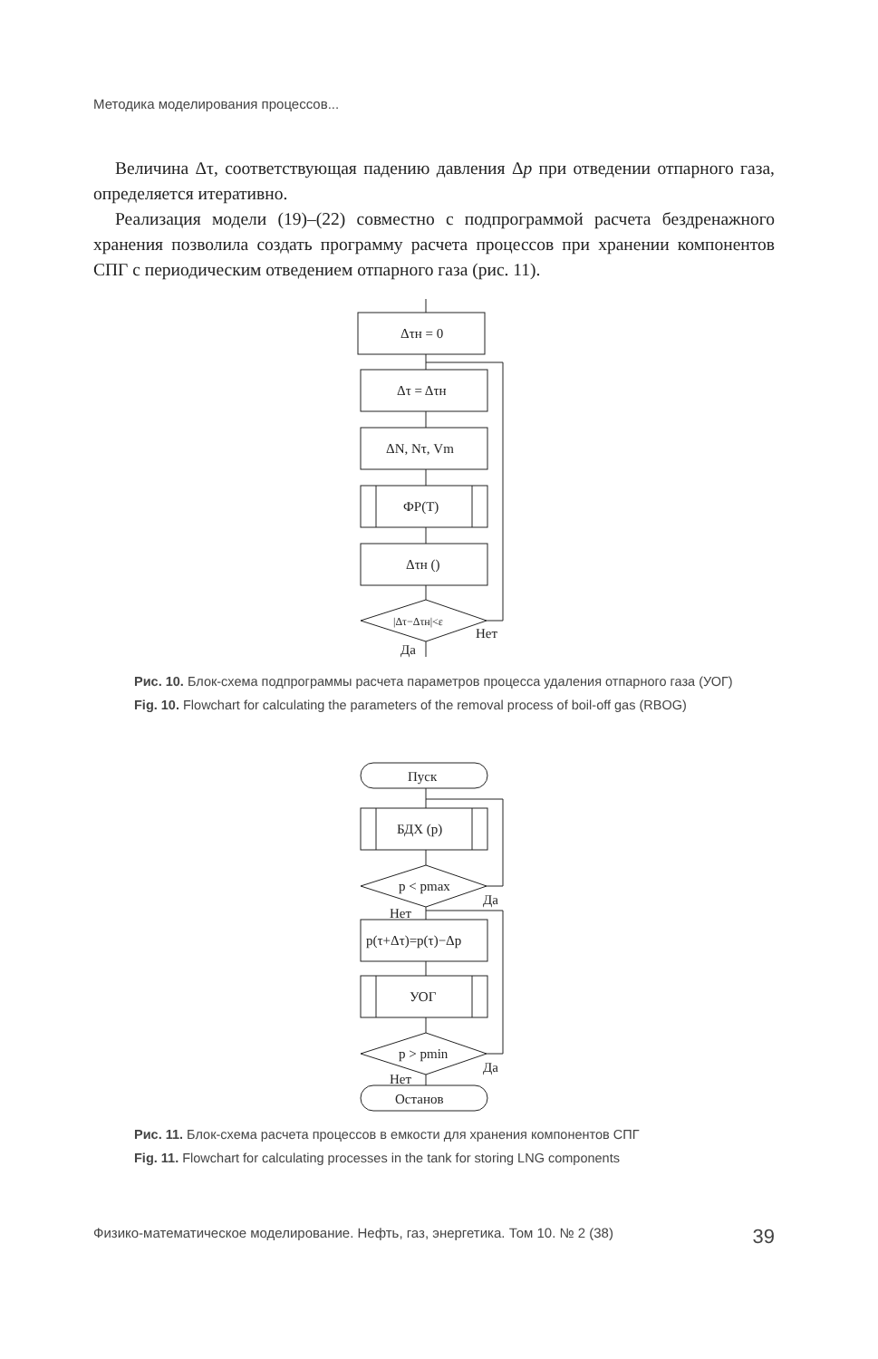Методика моделирования процессов...
Величина Δτ, соответствующая падению давления Δp при отведении отпарного газа, определяется итеративно.
Реализация модели (19)–(22) совместно с подпрограммой расчета бездренажного хранения позволила создать программу расчета процессов при хранении компонентов СПГ с периодическим отведением отпарного газа (рис. 11).
Δτн = 0
Δτ = Δτн
ΔN, Nτ, Vm
ФР(T)
Δτн ()
|Δτ−Δτн|<ε
Нет
Да
Рис. 10. Блок-схема подпрограммы расчета параметров процесса удаления отпарного газа (УОГ)
Fig. 10. Flowchart for calculating the parameters of the removal process of boil-off gas (RBOG)
Пуск
БДХ (p)
p < pmax
Да
Нет
p(τ+Δτ)=p(τ)−Δp
УОГ
p > pmin
Да
Нет
Останов
Рис. 11. Блок-схема расчета процессов в емкости для хранения компонентов СПГ
Fig. 11. Flowchart for calculating processes in the tank for storing LNG components
Физико-математическое моделирование. Нефть, газ, энергетика. Том 10. № 2 (38) 39